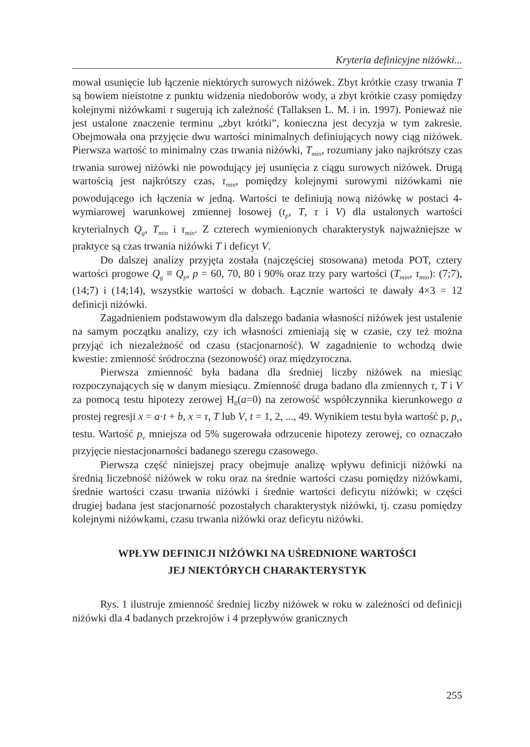Kryteria definicyjne niżówki...
mował usunięcie lub łączenie niektórych surowych niżówek. Zbyt krótkie czasy trwania T są bowiem nieistotne z punktu widzenia niedoborów wody, a zbyt krótkie czasy pomiędzy kolejnymi niżówkami τ sugerują ich zależność (Tallaksen L. M. i in. 1997). Ponieważ nie jest ustalone znaczenie terminu „zbyt krótki”, konieczna jest decyzja w tym zakresie. Obejmowała ona przyjęcie dwu wartości minimalnych definiujących nowy ciąg niżówek. Pierwsza wartość to minimalny czas trwania niżówki, T<sub>min</sub>, rozumiany jako najkrótszy czas trwania surowej niżówki nie powodujący jej usunięcia z ciągu surowych niżówek. Drugą wartością jest najkrótszy czas, τ<sub>min</sub>, pomiędzy kolejnymi surowymi niżówkami nie powodującego ich łączenia w jedną. Wartości te definiują nową niżówkę w postaci 4-wymiarowej warunkowej zmiennej losowej (t<sub>p</sub>, T, τ i V) dla ustalonych wartości kryterialnych Q<sub>g</sub>, T<sub>min</sub> i τ<sub>min</sub>. Z czterech wymienionych charakterystyk najważniejsze w praktyce są czas trwania niżówki T i deficyt V.
Do dalszej analizy przyjęta została (najczęściej stosowana) metoda POT, cztery wartości progowe Q<sub>g</sub> ≡ Q<sub>p</sub>, p = 60, 70, 80 i 90% oraz trzy pary wartości (T<sub>min</sub>, τ<sub>min</sub>): (7;7), (14;7) i (14;14), wszystkie wartości w dobach. Łącznie wartości te dawały 4×3 = 12 definicji niżówki.
Zagadnieniem podstawowym dla dalszego badania własności niżówek jest ustalenie na samym początku analizy, czy ich własności zmieniają się w czasie, czy też można przyjąć ich niezależność od czasu (stacjonarność). W zagadnienie to wchodzą dwie kwestie: zmienność śródroczna (sezonowość) oraz międzyroczna.
Pierwsza zmienność była badana dla średniej liczby niżówek na miesiąc rozpoczynających się w danym miesiącu. Zmienność druga badano dla zmiennych τ, T i V za pomocą testu hipotezy zerowej H<sub>0</sub>(a=0) na zerowość współczynnika kierunkowego a prostej regresji x = a·t + b, x = τ, T lub V, t = 1, 2, ..., 49. Wynikiem testu była wartość p, p<sub>v</sub>, testu. Wartość p<sub>v</sub> mniejsza od 5% sugerowała odrzucenie hipotezy zerowej, co oznaczało przyjęcie niestacjonarności badanego szeregu czasowego.
Pierwsza część niniejszej pracy obejmuje analizę wpływu definicji niżówki na średnią liczebność niżówek w roku oraz na średnie wartości czasu pomiędzy niżówkami, średnie wartości czasu trwania niżówki i średnie wartości deficytu niżówki; w części drugiej badana jest stacjonarność pozostałych charakterystyk niżówki, tj. czasu pomiędzy kolejnymi niżówkami, czasu trwania niżówki oraz deficytu niżówki.
WPŁYW DEFINICJI NIŻÓWKI NA UŚREDNIONE WARTOŚCI
JEJ NIEKTÓRYCH CHARAKTERYSTYK
Rys. 1 ilustruje zmienność średniej liczby niżówek w roku w zależności od definicji niżówki dla 4 badanych przekrojów i 4 przepływów granicznych
255